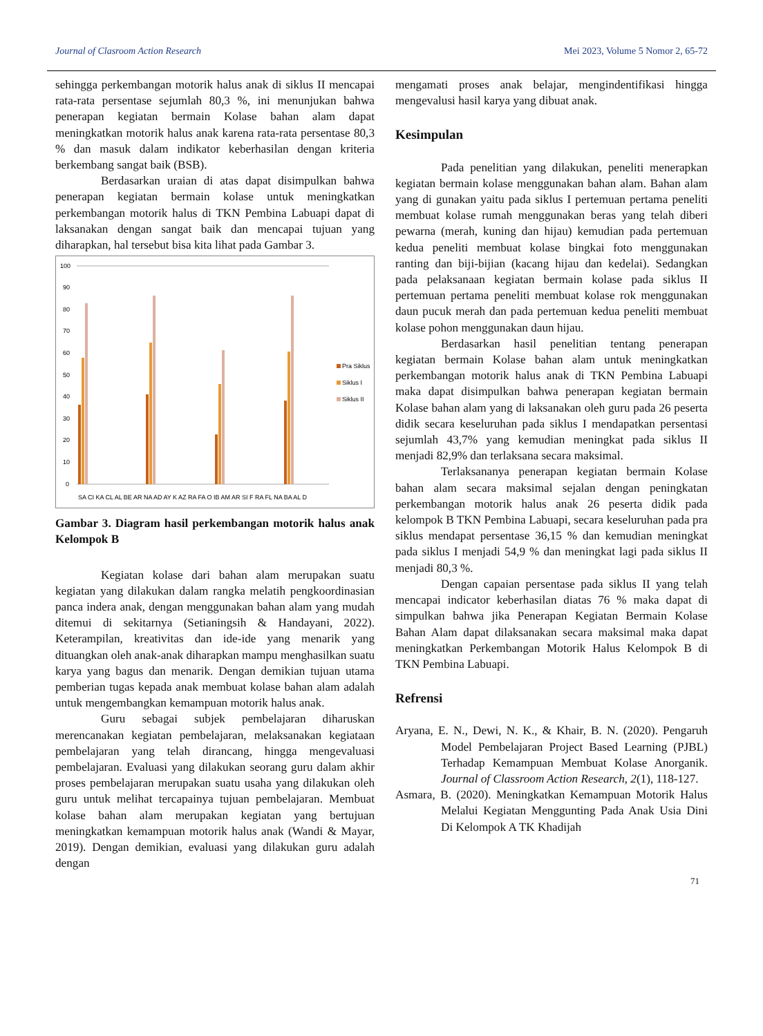Journal of Clasroom Action Research Mei 2023, Volume 5 Nomor 2, 65-72
sehingga perkembangan motorik halus anak di siklus II mencapai rata-rata persentase sejumlah 80,3 %, ini menunjukan bahwa penerapan kegiatan bermain Kolase bahan alam dapat meningkatkan motorik halus anak karena rata-rata persentase 80,3 % dan masuk dalam indikator keberhasilan dengan kriteria berkembang sangat baik (BSB).
Berdasarkan uraian di atas dapat disimpulkan bahwa penerapan kegiatan bermain kolase untuk meningkatkan perkembangan motorik halus di TKN Pembina Labuapi dapat di laksanakan dengan sangat baik dan mencapai tujuan yang diharapkan, hal tersebut bisa kita lihat pada Gambar 3.
100
90
80
70
60
50
40
30
20
10
0
Pra Siklus
Siklus I
Siklus II
SA CI KA CL AL BE AR NA AD AY K AZ RA FA O IB AM AR SI F RA FL NA BA AL D
Gambar 3. Diagram hasil perkembangan motorik halus anak Kelompok B
Kegiatan kolase dari bahan alam merupakan suatu kegiatan yang dilakukan dalam rangka melatih pengkoordinasian panca indera anak, dengan menggunakan bahan alam yang mudah ditemui di sekitarnya (Setianingsih & Handayani, 2022). Keterampilan, kreativitas dan ide-ide yang menarik yang dituangkan oleh anak-anak diharapkan mampu menghasilkan suatu karya yang bagus dan menarik. Dengan demikian tujuan utama pemberian tugas kepada anak membuat kolase bahan alam adalah untuk mengembangkan kemampuan motorik halus anak.
Guru sebagai subjek pembelajaran diharuskan merencanakan kegiatan pembelajaran, melaksanakan kegiataan pembelajaran yang telah dirancang, hingga mengevaluasi pembelajaran. Evaluasi yang dilakukan seorang guru dalam akhir proses pembelajaran merupakan suatu usaha yang dilakukan oleh guru untuk melihat tercapainya tujuan pembelajaran. Membuat kolase bahan alam merupakan kegiatan yang bertujuan meningkatkan kemampuan motorik halus anak (Wandi & Mayar, 2019). Dengan demikian, evaluasi yang dilakukan guru adalah dengan
mengamati proses anak belajar, mengindentifikasi hingga mengevalusi hasil karya yang dibuat anak.
Kesimpulan
Pada penelitian yang dilakukan, peneliti menerapkan kegiatan bermain kolase menggunakan bahan alam. Bahan alam yang di gunakan yaitu pada siklus I pertemuan pertama peneliti membuat kolase rumah menggunakan beras yang telah diberi pewarna (merah, kuning dan hijau) kemudian pada pertemuan kedua peneliti membuat kolase bingkai foto menggunakan ranting dan biji-bijian (kacang hijau dan kedelai). Sedangkan pada pelaksanaan kegiatan bermain kolase pada siklus II pertemuan pertama peneliti membuat kolase rok menggunakan daun pucuk merah dan pada pertemuan kedua peneliti membuat kolase pohon menggunakan daun hijau.
Berdasarkan hasil penelitian tentang penerapan kegiatan bermain Kolase bahan alam untuk meningkatkan perkembangan motorik halus anak di TKN Pembina Labuapi maka dapat disimpulkan bahwa penerapan kegiatan bermain Kolase bahan alam yang di laksanakan oleh guru pada 26 peserta didik secara keseluruhan pada siklus I mendapatkan persentasi sejumlah 43,7% yang kemudian meningkat pada siklus II menjadi 82,9% dan terlaksana secara maksimal.
Terlaksananya penerapan kegiatan bermain Kolase bahan alam secara maksimal sejalan dengan peningkatan perkembangan motorik halus anak 26 peserta didik pada kelompok B TKN Pembina Labuapi, secara keseluruhan pada pra siklus mendapat persentase 36,15 % dan kemudian meningkat pada siklus I menjadi 54,9 % dan meningkat lagi pada siklus II menjadi 80,3 %.
Dengan capaian persentase pada siklus II yang telah mencapai indicator keberhasilan diatas 76 % maka dapat di simpulkan bahwa jika Penerapan Kegiatan Bermain Kolase Bahan Alam dapat dilaksanakan secara maksimal maka dapat meningkatkan Perkembangan Motorik Halus Kelompok B di TKN Pembina Labuapi.
Refrensi
Aryana, E. N., Dewi, N. K., & Khair, B. N. (2020). Pengaruh Model Pembelajaran Project Based Learning (PJBL) Terhadap Kemampuan Membuat Kolase Anorganik. Journal of Classroom Action Research, 2(1), 118-127.
Asmara, B. (2020). Meningkatkan Kemampuan Motorik Halus Melalui Kegiatan Menggunting Pada Anak Usia Dini Di Kelompok A TK Khadijah
71